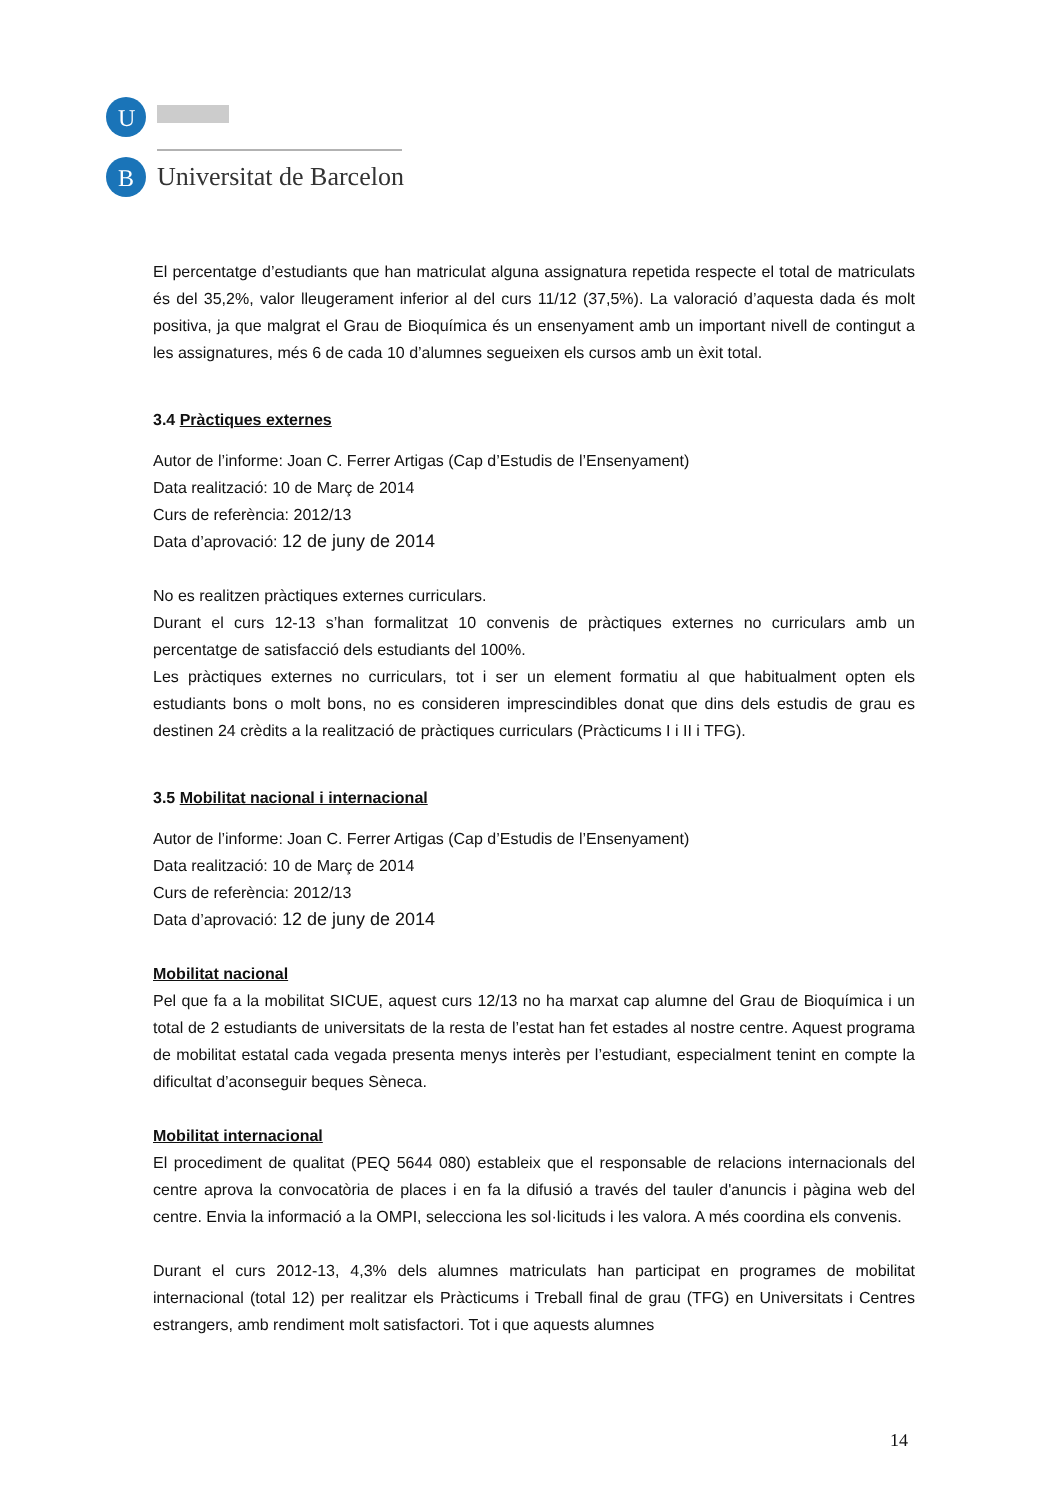U
B
Universitat de Barcelona
El percentatge d’estudiants que han matriculat alguna assignatura repetida respecte el total de matriculats és del 35,2%, valor lleugerament inferior al del curs 11/12 (37,5%). La valoració d’aquesta dada és molt positiva, ja que malgrat el Grau de Bioquímica és un ensenyament amb un important nivell de contingut a les assignatures, més 6 de cada 10 d’alumnes segueixen els cursos amb un èxit total.
3.4 Pràctiques externes
Autor de l’informe: Joan C. Ferrer Artigas (Cap d’Estudis de l’Ensenyament)
Data realització: 10 de Març de 2014
Curs de referència: 2012/13
Data d’aprovació: 12 de juny de 2014
No es realitzen pràctiques externes curriculars.
Durant el curs 12-13 s’han formalitzat 10 convenis de pràctiques externes no curriculars amb un percentatge de satisfacció dels estudiants del 100%.
Les pràctiques externes no curriculars, tot i ser un element formatiu al que habitualment opten els estudiants bons o molt bons, no es consideren imprescindibles donat que dins dels estudis de grau es destinen 24 crèdits a la realització de pràctiques curriculars (Pràcticums I i II i TFG).
3.5 Mobilitat nacional i internacional
Autor de l’informe: Joan C. Ferrer Artigas (Cap d’Estudis de l’Ensenyament)
Data realització: 10 de Març de 2014
Curs de referència: 2012/13
Data d’aprovació: 12 de juny de 2014
Mobilitat nacional
Pel que fa a la mobilitat SICUE, aquest curs 12/13 no ha marxat cap alumne del Grau de Bioquímica i un total de 2 estudiants de universitats de la resta de l’estat han fet estades al nostre centre. Aquest programa de mobilitat estatal cada vegada presenta menys interès per l’estudiant, especialment tenint en compte la dificultat d’aconseguir beques Sèneca.
Mobilitat internacional
El procediment de qualitat (PEQ 5644 080) estableix que el responsable de relacions internacionals del centre aprova la convocatòria de places i en fa la difusió a través del tauler d'anuncis i pàgina web del centre. Envia la informació a la OMPI, selecciona les sol·licituds i les valora. A més coordina els convenis.
Durant el curs 2012-13, 4,3% dels alumnes matriculats han participat en programes de mobilitat internacional (total 12) per realitzar els Pràcticums i Treball final de grau (TFG) en Universitats i Centres estrangers, amb rendiment molt satisfactori. Tot i que aquests alumnes
14